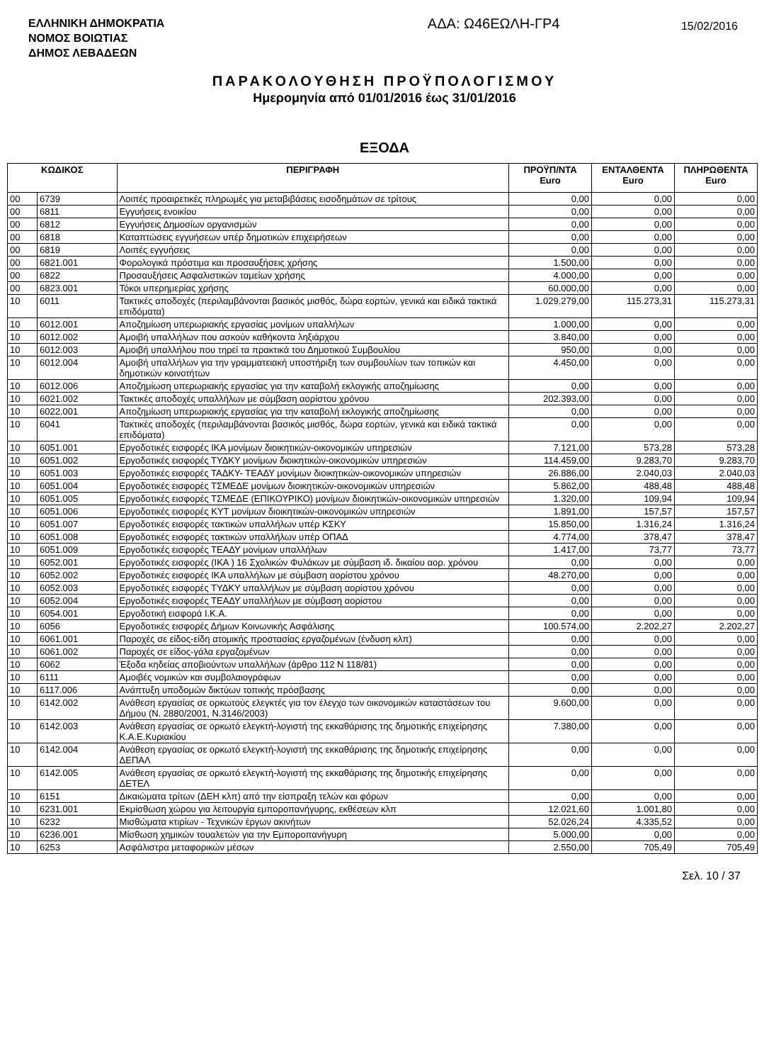ΕΛΛΗΝΙΚΗ ΔΗΜΟΚΡΑΤΙΑ
ΝΟΜΟΣ ΒΟΙΩΤΙΑΣ
ΔΗΜΟΣ ΛΕΒΑΔΕΩΝ
ΑΔΑ: Ω46ΕΩΛΗ-ΓΡ4
15/02/2016
ΠΑΡΑΚΟΛΟΥΘΗΣΗ ΠΡΟΫΠΟΛΟΓΙΣΜΟΥ
Ημερομηνία από 01/01/2016 έως 31/01/2016
ΕΞΟΔΑ
| ΚΩΔΙΚΟΣ | | ΠΕΡΙΓΡΑΦΗ | ΠΡΟΫΠ/ΝΤΑ Euro | ΕΝΤΑΛΘΕΝΤΑ Euro | ΠΛΗΡΩΘΕΝΤΑ Euro |
| --- | --- | --- | --- | --- | --- |
| 00 | 6739 | Λοιπές προαιρετικές πληρωμές για μεταβιβάσεις εισοδημάτων σε τρίτους | 0,00 | 0,00 | 0,00 |
| 00 | 6811 | Εγγυήσεις ενοικίου | 0,00 | 0,00 | 0,00 |
| 00 | 6812 | Εγγυήσεις Δημοσίων οργανισμών | 0,00 | 0,00 | 0,00 |
| 00 | 6818 | Καταπτώσεις εγγυήσεων υπέρ δημοτικών επιχειρήσεων | 0,00 | 0,00 | 0,00 |
| 00 | 6819 | Λοιπές εγγυήσεις | 0,00 | 0,00 | 0,00 |
| 00 | 6821.001 | Φορολογικά πρόστιμα και προσαυξήσεις χρήσης | 1.500,00 | 0,00 | 0,00 |
| 00 | 6822 | Προσαυξήσεις Ασφαλιστικών ταμείων χρήσης | 4.000,00 | 0,00 | 0,00 |
| 00 | 6823.001 | Τόκοι υπερημερίας χρήσης | 60.000,00 | 0,00 | 0,00 |
| 10 | 6011 | Τακτικές αποδοχές (περιλαμβάνονται βασικός μισθός, δώρα εορτών, γενικά και ειδικά τακτικά επιδόματα) | 1.029.279,00 | 115.273,31 | 115.273,31 |
| 10 | 6012.001 | Αποζημίωση υπερωριακής εργασίας μονίμων υπαλλήλων | 1.000,00 | 0,00 | 0,00 |
| 10 | 6012.002 | Αμοιβή υπαλλήλων που ασκούν καθήκοντα ληξιάρχου | 3.840,00 | 0,00 | 0,00 |
| 10 | 6012.003 | Αμοιβή υπαλλήλου που τηρεί τα πρακτικά του Δημοτικού Συμβουλίου | 950,00 | 0,00 | 0,00 |
| 10 | 6012.004 | Αμοιβή υπαλλήλων για την γραμματειακή υποστήριξη των συμβουλίων των τοπικών και δημοτικών κοινοτήτων | 4.450,00 | 0,00 | 0,00 |
| 10 | 6012.006 | Αποζημίωση υπερωριακής εργασίας για την καταβολή εκλογικής αποζημίωσης | 0,00 | 0,00 | 0,00 |
| 10 | 6021.002 | Τακτικές αποδοχές υπαλλήλων με σύμβαση αορίστου χρόνου | 202.393,00 | 0,00 | 0,00 |
| 10 | 6022.001 | Αποζημίωση υπερωριακής εργασίας για την καταβολή εκλογικής αποζημίωσης | 0,00 | 0,00 | 0,00 |
| 10 | 6041 | Τακτικές αποδοχές (περιλαμβάνονται βασικός μισθός, δώρα εορτών, γενικά και ειδικά τακτικά επιδόματα) | 0,00 | 0,00 | 0,00 |
| 10 | 6051.001 | Εργοδοτικές εισφορές ΙΚΑ μονίμων διοικητικών-οικονομικών υπηρεσιών | 7.121,00 | 573,28 | 573,28 |
| 10 | 6051.002 | Εργοδοτικές εισφορές ΤΥΔΚΥ μονίμων διοικητικών-οικονομικών υπηρεσιών | 114.459,00 | 9.283,70 | 9.283,70 |
| 10 | 6051.003 | Εργοδοτικές εισφορές ΤΑΔΚΥ- ΤΕΑΔΥ μονίμων διοικητικών-οικονομικών υπηρεσιών | 26.886,00 | 2.040,03 | 2.040,03 |
| 10 | 6051.004 | Εργοδοτικές εισφορές ΤΣΜΕΔΕ μονίμων διοικητικών-οικονομικών υπηρεσιών | 5.862,00 | 488,48 | 488,48 |
| 10 | 6051.005 | Εργοδοτικές εισφορές ΤΣΜΕΔΕ (ΕΠΙΚΟΥΡΙΚΟ) μονίμων διοικητικών-οικονομικών υπηρεσιών | 1.320,00 | 109,94 | 109,94 |
| 10 | 6051.006 | Εργοδοτικές εισφορές ΚΥΤ μονίμων διοικητικών-οικονομικών υπηρεσιών | 1.891,00 | 157,57 | 157,57 |
| 10 | 6051.007 | Εργοδοτικές εισφορές τακτικών υπαλλήλων υπέρ ΚΣΚΥ | 15.850,00 | 1.316,24 | 1.316,24 |
| 10 | 6051.008 | Εργοδοτικές εισφορές τακτικών υπαλλήλων υπέρ ΟΠΑΔ | 4.774,00 | 378,47 | 378,47 |
| 10 | 6051.009 | Εργοδοτικές εισφορές ΤΕΑΔΥ μονίμων υπαλλήλων | 1.417,00 | 73,77 | 73,77 |
| 10 | 6052.001 | Εργοδοτικές εισφορές (ΙΚΑ ) 16 Σχολικών Φυλάκων με σύμβαση ιδ. δικαίου αορ. χρόνου | 0,00 | 0,00 | 0,00 |
| 10 | 6052.002 | Εργοδοτικές εισφορές ΙΚΑ υπαλλήλων με σύμβαση αορίστου χρόνου | 48.270,00 | 0,00 | 0,00 |
| 10 | 6052.003 | Εργοδοτικές εισφορές ΤΥΔΚΥ υπαλλήλων με σύμβαση αορίστου χρόνου | 0,00 | 0,00 | 0,00 |
| 10 | 6052.004 | Εργοδοτικές εισφορές ΤΕΑΔΥ υπαλλήλων με σύμβαση αορίστου | 0,00 | 0,00 | 0,00 |
| 10 | 6054.001 | Εργοδοτική εισφορά Ι.Κ.Α. | 0,00 | 0,00 | 0,00 |
| 10 | 6056 | Εργοδοτικές εισφορές Δήμων Κοινωνικής Ασφάλισης | 100.574,00 | 2.202,27 | 2.202,27 |
| 10 | 6061.001 | Παροχές σε είδος-είδη ατομικής προστασίας εργαζομένων (ένδυση κλπ) | 0,00 | 0,00 | 0,00 |
| 10 | 6061.002 | Παροχές σε είδος-γάλα εργαζομένων | 0,00 | 0,00 | 0,00 |
| 10 | 6062 | Έξοδα κηδείας αποβιούντων υπαλλήλων (άρθρο 112 Ν 118/81) | 0,00 | 0,00 | 0,00 |
| 10 | 6111 | Αμοιβές νομικών και συμβολαιογράφων | 0,00 | 0,00 | 0,00 |
| 10 | 6117.006 | Ανάπτυξη υποδομών δικτύων τοπικής πρόσβασης | 0,00 | 0,00 | 0,00 |
| 10 | 6142.002 | Ανάθεση εργασίας σε ορκωτούς ελεγκτές για τον έλεγχο των οικονομικών καταστάσεων του Δήμου (Ν. 2880/2001, Ν.3146/2003) | 9.600,00 | 0,00 | 0,00 |
| 10 | 6142.003 | Ανάθεση εργασίας σε ορκωτό ελεγκτή-λογιστή της εκκαθάρισης της δημοτικής επιχείρησης Κ.Α.Ε.Κυριακίου | 7.380,00 | 0,00 | 0,00 |
| 10 | 6142.004 | Ανάθεση εργασίας σε ορκωτό ελεγκτή-λογιστή της εκκαθάρισης της δημοτικής επιχείρησης ΔΕΠΑΛ | 0,00 | 0,00 | 0,00 |
| 10 | 6142.005 | Ανάθεση εργασίας σε ορκωτό ελεγκτή-λογιστή της εκκαθάρισης της δημοτικής επιχείρησης ΔΕΤΕΛ | 0,00 | 0,00 | 0,00 |
| 10 | 6151 | Δικαιώματα τρίτων (ΔΕΗ κλπ) από την είσπραξη τελών και φόρων | 0,00 | 0,00 | 0,00 |
| 10 | 6231.001 | Εκμίσθωση χώρου για λειτουργία εμποροπανήγυρης, εκθέσεων κλπ | 12.021,60 | 1.001,80 | 0,00 |
| 10 | 6232 | Μισθώματα κτιρίων - Τεχνικών έργων ακινήτων | 52.026,24 | 4.335,52 | 0,00 |
| 10 | 6236.001 | Μίσθωση χημικών τουαλετών για την Εμποροπανήγυρη | 5.000,00 | 0,00 | 0,00 |
| 10 | 6253 | Ασφάλιστρα μεταφορικών μέσων | 2.550,00 | 705,49 | 705,49 |
Σελ. 10 / 37